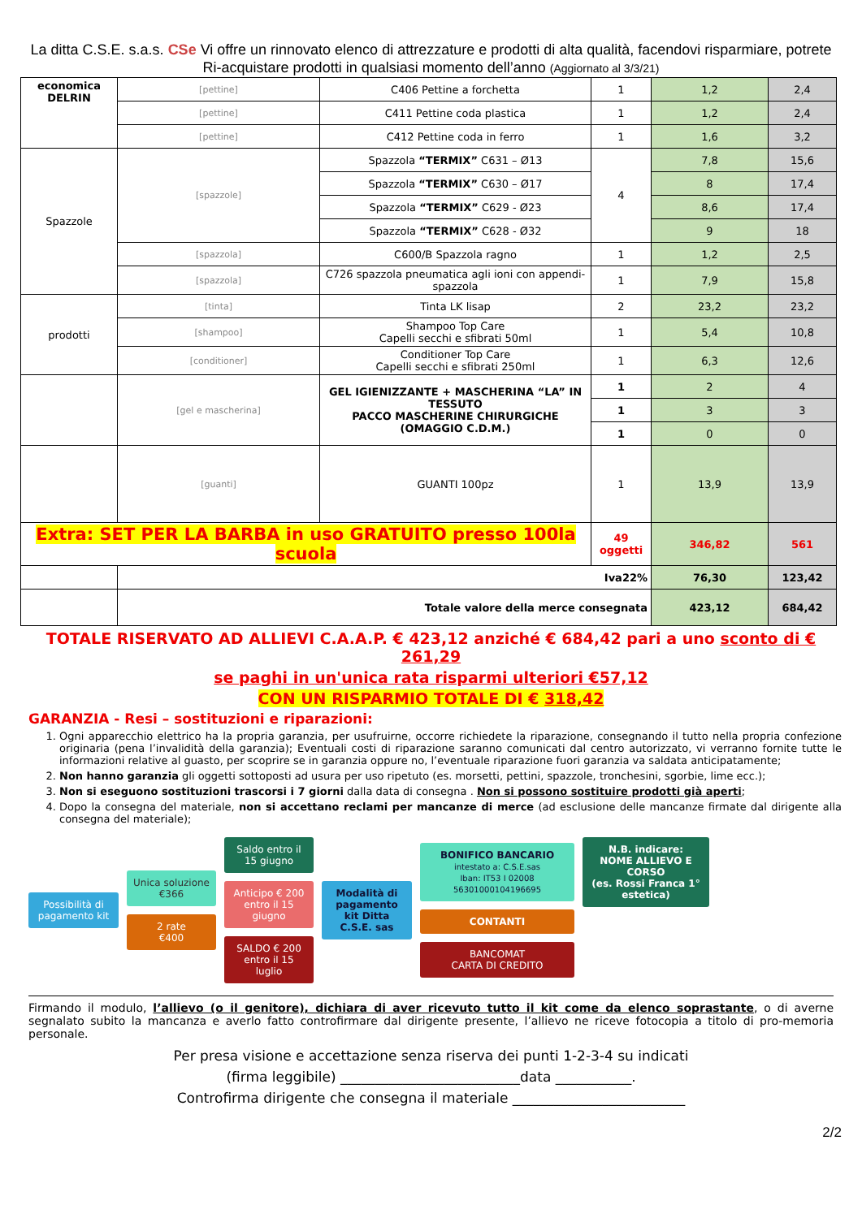La ditta C.S.E. s.a.s. CSe Vi offre un rinnovato elenco di attrezzature e prodotti di alta qualità, facendovi risparmiare, potrete Ri-acquistare prodotti in qualsiasi momento dell’anno (Aggiornato al 3/3/21)
| economica DELRIN | [pettine] | C406 Pettine a forchetta | 1 | 1,2 | 2,4 |
| | [pettine] | C411 Pettine coda plastica | 1 | 1,2 | 2,4 |
| | [pettine] | C412 Pettine coda in ferro | 1 | 1,6 | 3,2 |
| Spazzole | [spazzole] | Spazzola “TERMIX” C631 – Ø13 | 4 | 7,8 | 15,6 |
| | | Spazzola “TERMIX” C630 – Ø17 | | 8 | 17,4 |
| | | Spazzola “TERMIX” C629 - Ø23 | | 8,6 | 17,4 |
| | | Spazzola “TERMIX” C628 - Ø32 | | 9 | 18 |
| | [spazzola] | C600/B Spazzola ragno | 1 | 1,2 | 2,5 |
| | [spazzola] | C726 spazzola pneumatica agli ioni con appendi-spazzola | 1 | 7,9 | 15,8 |
| prodotti | [tinta] | Tinta LK lisap | 2 | 23,2 | 23,2 |
| | [shampoo] | Shampoo Top Care Capelli secchi e sfibrati 50ml | 1 | 5,4 | 10,8 |
| | [conditioner] | Conditioner Top Care Capelli secchi e sfibrati 250ml | 1 | 6,3 | 12,6 |
| | [gel e mascherina] | GEL IGIENIZZANTE + MASCHERINA “LA” IN TESSUTO PACCO MASCHERINE CHIRURGICHE (OMAGGIO C.D.M.) | 1 | 2 | 4 |
| | | | 1 | 3 | 3 |
| | | | 1 | 0 | 0 |
| | [guanti] | GUANTI 100pz | 1 | 13,9 | 13,9 |
| Extra: SET PER LA BARBA in uso GRATUITO presso 100la scuola | | | 49 oggetti | 346,82 | 561 |
| | Iva22% | | | 76,30 | 123,42 |
| | Totale valore della merce consegnata | | | 423,12 | 684,42 |
TOTALE RISERVATO AD ALLIEVI C.A.A.P. € 423,12 anziché € 684,42 pari a uno sconto di € 261,29
se paghi in un'unica rata risparmi ulteriori €57,12
CON UN RISPARMIO TOTALE DI € 318,42
GARANZIA - Resi – sostituzioni e riparazioni:
1. Ogni apparecchio elettrico ha la propria garanzia, per usufruirne, occorre richiedete la riparazione, consegnando il tutto nella propria confezione originaria (pena l’invalidità della garanzia); Eventuali costi di riparazione saranno comunicati dal centro autorizzato, vi verranno fornite tutte le informazioni relative al guasto, per scoprire se in garanzia oppure no, l’eventuale riparazione fuori garanzia va saldata anticipatamente;
2. Non hanno garanzia gli oggetti sottoposti ad usura per uso ripetuto (es. morsetti, pettini, spazzole, tronchesini, sgorbie, lime ecc.);
3. Non si eseguono sostituzioni trascorsi i 7 giorni dalla data di consegna . Non si possono sostituire prodotti già aperti;
4. Dopo la consegna del materiale, non si accettano reclami per mancanze di merce (ad esclusione delle mancanze firmate dal dirigente alla consegna del materiale);
Possibilità di pagamento kit
Unica soluzione
€366
2 rate
€400
Saldo entro il 15 giugno
Anticipo € 200 entro il 15 giugno
SALDO € 200 entro il 15 luglio
Modalità di pagamento kit Ditta C.S.E. sas
BONIFICO BANCARIO
intestato a: C.S.E.sas
Iban: IT53 I 02008 56301000104196695
CONTANTI
BANCOMAT
CARTA DI CREDITO
N.B. indicare:
NOME ALLIEVO E CORSO
(es. Rossi Franca 1° estetica)
Firmando il modulo, l’allievo (o il genitore), dichiara di aver ricevuto tutto il kit come da elenco soprastante, o di averne segnalato subito la mancanza e averlo fatto controfirmare dal dirigente presente, l’allievo ne riceve fotocopia a titolo di pro-memoria personale.
Per presa visione e accettazione senza riserva dei punti 1-2-3-4 su indicati
(firma leggibile) __________________________data ___________.
Controfirma dirigente che consegna il materiale _________________________
2/2